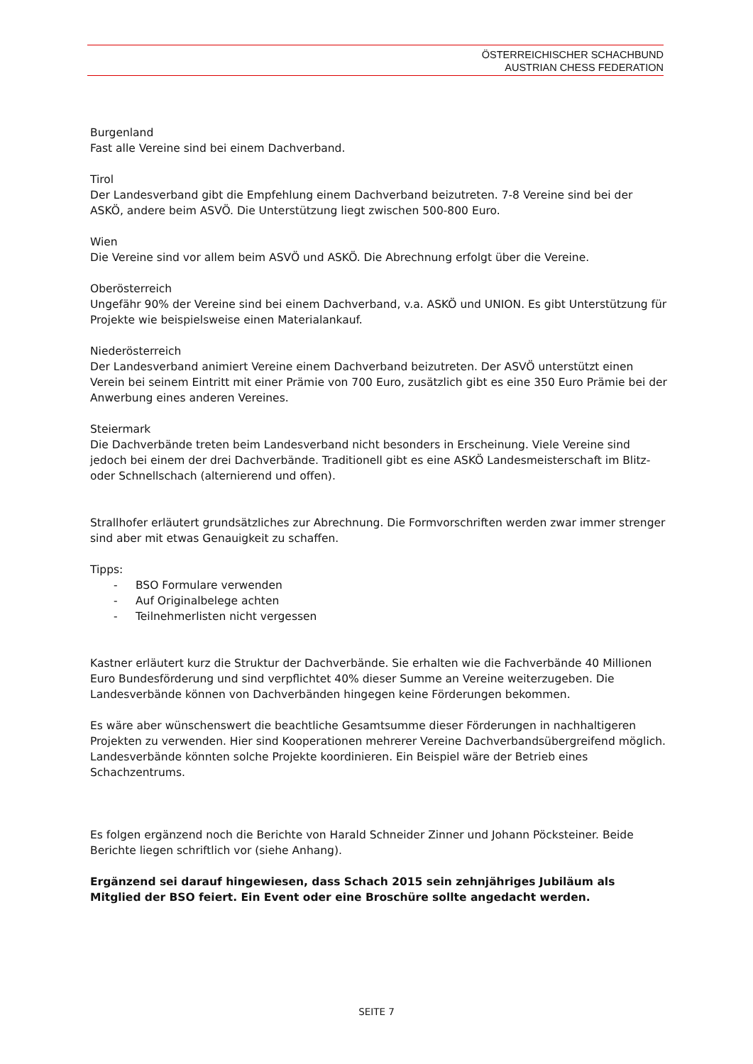ÖSTERREICHISCHER SCHACHBUND
AUSTRIAN CHESS FEDERATION
Burgenland
Fast alle Vereine sind bei einem Dachverband.
Tirol
Der Landesverband gibt die Empfehlung einem Dachverband beizutreten. 7-8 Vereine sind bei der ASKÖ, andere beim ASVÖ. Die Unterstützung liegt zwischen 500-800 Euro.
Wien
Die Vereine sind vor allem beim ASVÖ und ASKÖ. Die Abrechnung erfolgt über die Vereine.
Oberösterreich
Ungefähr 90% der Vereine sind bei einem Dachverband, v.a. ASKÖ und UNION. Es gibt Unterstützung für Projekte wie beispielsweise einen Materialankauf.
Niederösterreich
Der Landesverband animiert Vereine einem Dachverband beizutreten. Der ASVÖ unterstützt einen Verein bei seinem Eintritt mit einer Prämie von 700 Euro, zusätzlich gibt es eine 350 Euro Prämie bei der Anwerbung eines anderen Vereines.
Steiermark
Die Dachverbände treten beim Landesverband nicht besonders in Erscheinung. Viele Vereine sind jedoch bei einem der drei Dachverbände. Traditionell gibt es eine ASKÖ Landesmeisterschaft im Blitz- oder Schnellschach (alternierend und offen).
Strallhofer erläutert grundsätzliches zur Abrechnung. Die Formvorschriften werden zwar immer strenger sind aber mit etwas Genauigkeit zu schaffen.
Tipps:
- BSO Formulare verwenden
- Auf Originalbelege achten
- Teilnehmerlisten nicht vergessen
Kastner erläutert kurz die Struktur der Dachverbände. Sie erhalten wie die Fachverbände 40 Millionen Euro Bundesförderung und sind verpflichtet 40% dieser Summe an Vereine weiterzugeben. Die Landesverbände können von Dachverbänden hingegen keine Förderungen bekommen.
Es wäre aber wünschenswert die beachtliche Gesamtsumme dieser Förderungen in nachhaltigeren Projekten zu verwenden. Hier sind Kooperationen mehrerer Vereine Dachverbandsübergreifend möglich. Landesverbände könnten solche Projekte koordinieren. Ein Beispiel wäre der Betrieb eines Schachzentrums.
Es folgen ergänzend noch die Berichte von Harald Schneider Zinner und Johann Pöcksteiner. Beide Berichte liegen schriftlich vor (siehe Anhang).
Ergänzend sei darauf hingewiesen, dass Schach 2015 sein zehnjähriges Jubiläum als Mitglied der BSO feiert. Ein Event oder eine Broschüre sollte angedacht werden.
SEITE 7